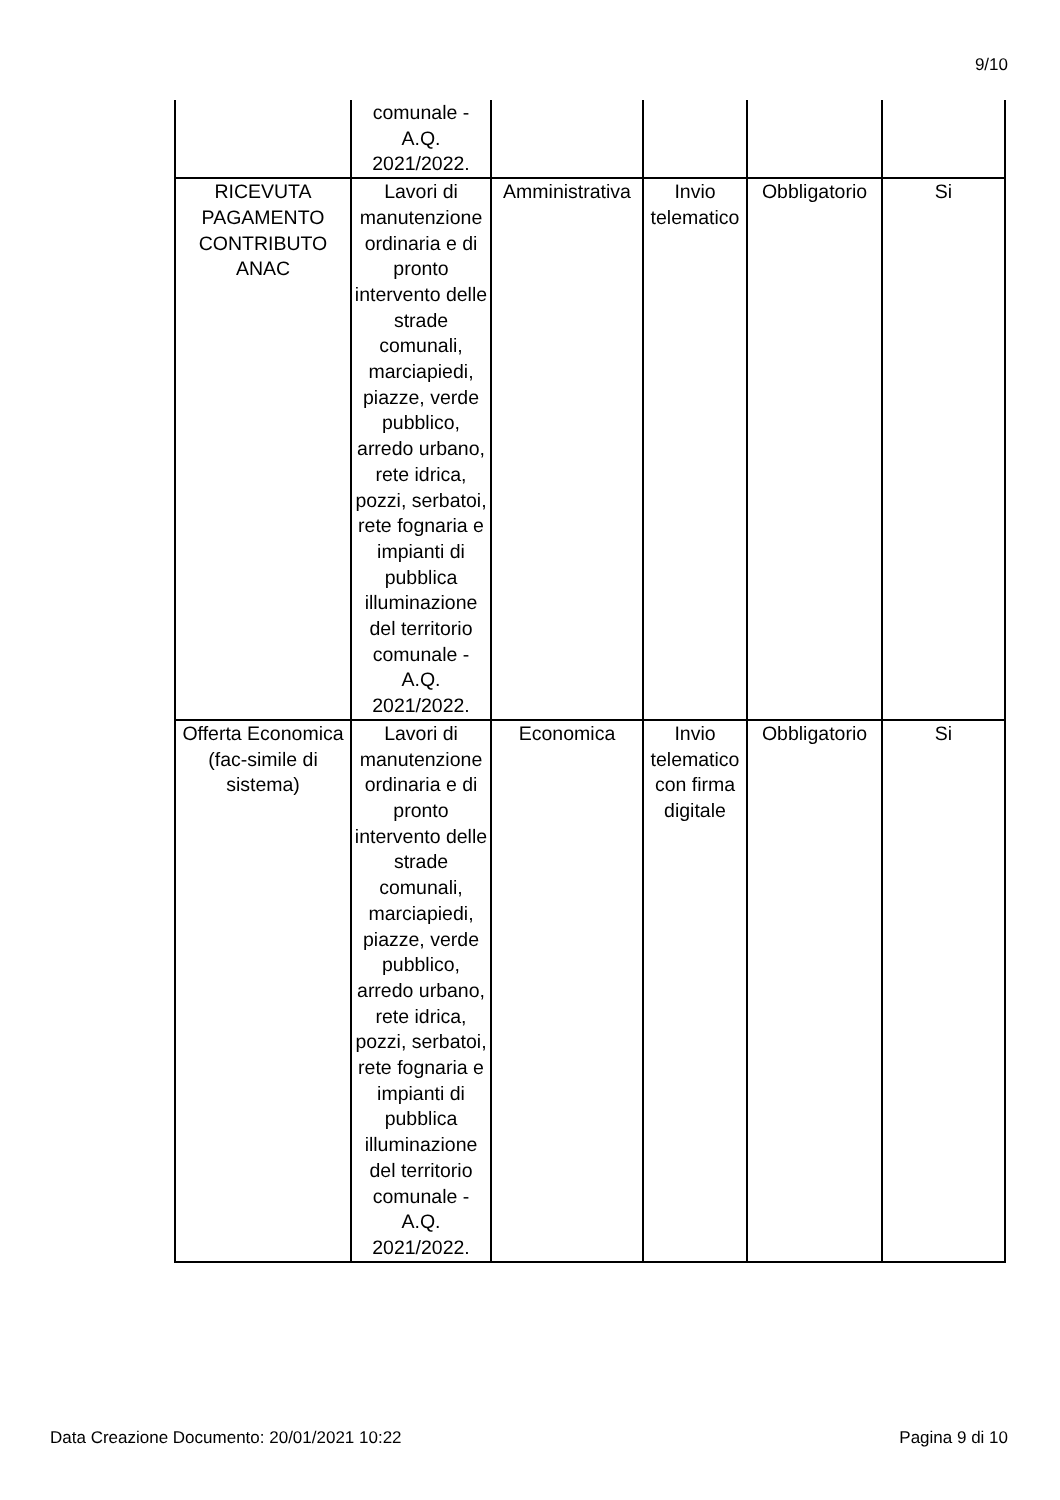9/10
| | comunale - A.Q. 2021/2022. | | | | |
| RICEVUTA PAGAMENTO CONTRIBUTO ANAC | Lavori di manutenzione ordinaria e di pronto intervento delle strade comunali, marciapiedi, piazze, verde pubblico, arredo urbano, rete idrica, pozzi, serbatoi, rete fognaria e impianti di pubblica illuminazione del territorio comunale - A.Q. 2021/2022. | Amministrativa | Invio telematico | Obbligatorio | Si |
| Offerta Economica (fac-simile di sistema) | Lavori di manutenzione ordinaria e di pronto intervento delle strade comunali, marciapiedi, piazze, verde pubblico, arredo urbano, rete idrica, pozzi, serbatoi, rete fognaria e impianti di pubblica illuminazione del territorio comunale - A.Q. 2021/2022. | Economica | Invio telematico con firma digitale | Obbligatorio | Si |
Data Creazione Documento: 20/01/2021 10:22 Pagina 9 di 10